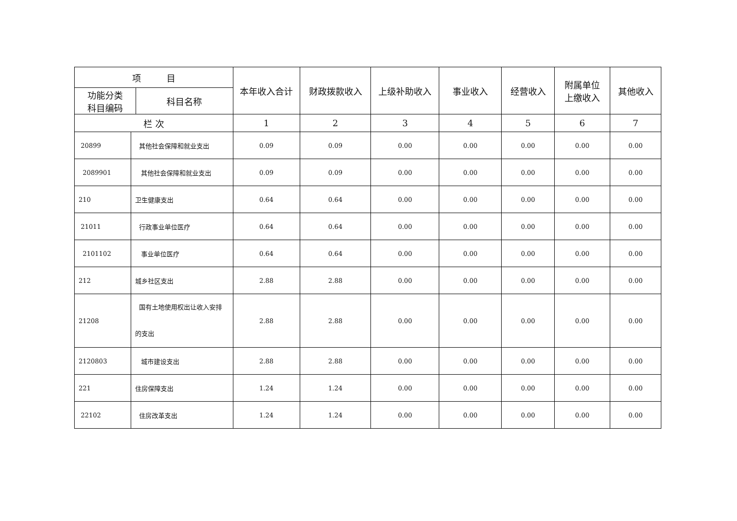| 项 目 | | | 本年收入合计 | 财政拨款收入 | 上级补助收入 | 事业收入 | 经营收入 | 附属单位 上缴收入 | 其他收入 |
| --- | --- | --- | --- | --- | --- | --- | --- | --- | --- |
| 功能分类 科目编码 | | 科目名称 | | | | | | | |
| 栏 次 | | | 1 | 2 | 3 | 4 | 5 | 6 | 7 |
| 20899 | 其他社会保障和就业支出 | | 0.09 | 0.09 | 0.00 | 0.00 | 0.00 | 0.00 | 0.00 |
| 2089901 | 其他社会保障和就业支出 | | 0.09 | 0.09 | 0.00 | 0.00 | 0.00 | 0.00 | 0.00 |
| 210 | 卫生健康支出 | | 0.64 | 0.64 | 0.00 | 0.00 | 0.00 | 0.00 | 0.00 |
| 21011 | 行政事业单位医疗 | | 0.64 | 0.64 | 0.00 | 0.00 | 0.00 | 0.00 | 0.00 |
| 2101102 | 事业单位医疗 | | 0.64 | 0.64 | 0.00 | 0.00 | 0.00 | 0.00 | 0.00 |
| 212 | 城乡社区支出 | | 2.88 | 2.88 | 0.00 | 0.00 | 0.00 | 0.00 | 0.00 |
| 21208 | 国有土地使用权出让收入安排 的支出 | | 2.88 | 2.88 | 0.00 | 0.00 | 0.00 | 0.00 | 0.00 |
| 2120803 | 城市建设支出 | | 2.88 | 2.88 | 0.00 | 0.00 | 0.00 | 0.00 | 0.00 |
| 221 | 住房保障支出 | | 1.24 | 1.24 | 0.00 | 0.00 | 0.00 | 0.00 | 0.00 |
| 22102 | 住房改革支出 | | 1.24 | 1.24 | 0.00 | 0.00 | 0.00 | 0.00 | 0.00 |